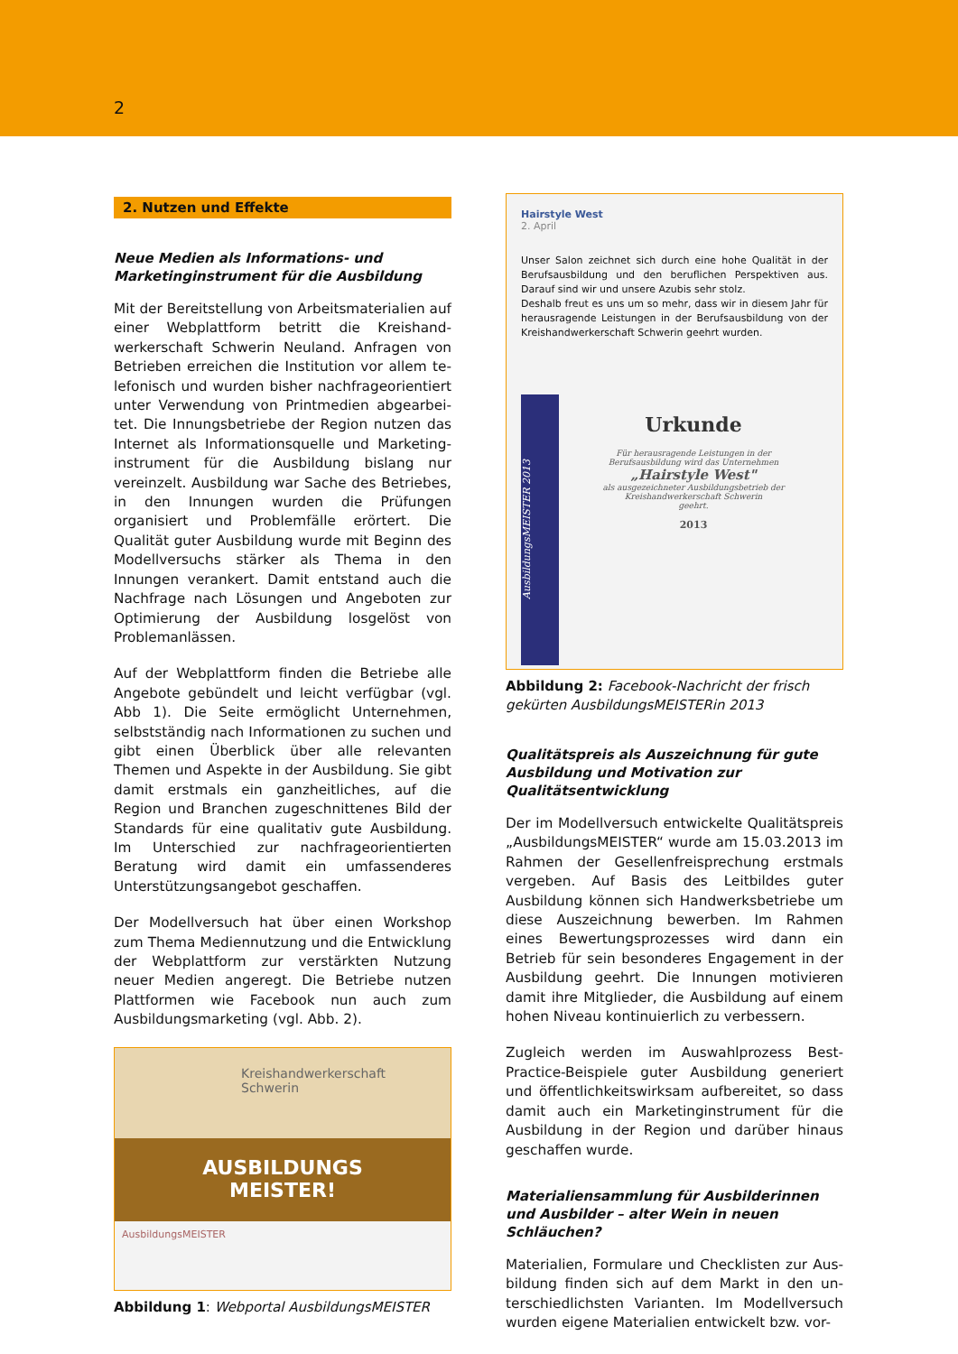2
2. Nutzen und Effekte
Neue Medien als Informations- und Marketing­instrument für die Ausbildung
Mit der Bereitstellung von Arbeitsmaterialien auf einer Webplattform betritt die Kreishand­werkerschaft Schwerin Neuland. Anfragen von Betrieben erreichen die Institution vor allem te­lefonisch und wurden bisher nachfrageorientiert unter Verwendung von Printmedien abgearbei­tet. Die Innungsbetriebe der Region nutzen das Internet als Informationsquelle und Marketing­instrument für die Ausbildung bislang nur verein­zelt. Ausbildung war Sache des Betriebes, in den Innungen wurden die Prüfungen organisiert und Problemfälle erörtert. Die Qualität guter Ausbil­dung wurde mit Beginn des Modellversuchs stär­ker als Thema in den Innungen verankert. Damit entstand auch die Nachfrage nach Lösungen und Angeboten zur Optimierung der Ausbildung los­gelöst von Problemanlässen.
Auf der Webplattform finden die Betriebe alle Angebote gebündelt und leicht verfügbar (vgl. Abb 1). Die Seite ermöglicht Unternehmen, selbst­ständig nach Informationen zu suchen und gibt einen Überblick über alle relevanten Themen und Aspekte in der Ausbildung. Sie gibt damit erstmals ein ganzheitliches, auf die Region und Branchen zugeschnittenes Bild der Standards für eine qua­litativ gute Ausbildung. Im Unterschied zur nach­frageorientierten Beratung wird damit ein umfas­senderes Unterstützungsangebot geschaffen.
Der Modellversuch hat über einen Workshop zum Thema Mediennutzung und die Entwicklung der Webplattform zur verstärkten Nutzung neuer Medien angeregt. Die Betriebe nutzen Plattfor­men wie Facebook nun auch zum Ausbildungs­marketing (vgl. Abb. 2).
Kreishandwerkerschaft
Schwerin
AUSBILDUNGS
MEISTER!
AusbildungsMEISTER
Abbildung 1: Webportal AusbildungsMEISTER
Hairstyle West
2. April
Unser Salon zeichnet sich durch eine hohe Qualität in der Berufsausbildung und den beruflichen Perspektiven aus. Darauf sind wir und unsere Azubis sehr stolz.
Deshalb freut es uns um so mehr, dass wir in diesem Jahr für herausragende Leistungen in der Berufsausbildung von der Kreishandwerkerschaft Schwerin geehrt wurden.
AusbildungsMEISTER 2013
Urkunde
Für herausragende Leistungen in der
Berufsausbildung wird das Unternehmen
„Hairstyle West"
als ausgezeichneter Ausbildungsbetrieb der
Kreishandwerkerschaft Schwerin
geehrt.
2013
Abbildung 2: Facebook-Nachricht der frisch gekür­ten AusbildungsMEISTERin 2013
Qualitätspreis als Auszeichnung für gute Ausbil­dung und Motivation zur Qualitätsentwicklung
Der im Modellversuch entwickelte Qualitätspreis „AusbildungsMEISTER“ wurde am 15.03.2013 im Rahmen der Gesellenfreisprechung erstmals ver­geben. Auf Basis des Leitbildes guter Ausbildung können sich Handwerksbetriebe um diese Aus­zeichnung bewerben. Im Rahmen eines Bewer­tungsprozesses wird dann ein Betrieb für sein be­sonderes Engagement in der Ausbildung geehrt. Die Innungen motivieren damit ihre Mitglieder, die Ausbildung auf einem hohen Niveau kontinu­ierlich zu verbessern.
Zugleich werden im Auswahlprozess Best-Practice-Beispiele guter Ausbildung generiert und öffent­lichkeitswirksam aufbereitet, so dass damit auch ein Marketinginstrument für die Ausbildung in der Region und darüber hinaus geschaffen wurde.
Materialiensammlung für Ausbilderinnen und Ausbilder – alter Wein in neuen Schläuchen?
Materialien, Formulare und Checklisten zur Aus­bildung finden sich auf dem Markt in den un­terschiedlichsten Varianten. Im Modellversuch wurden eigene Materialien entwickelt bzw. vor-